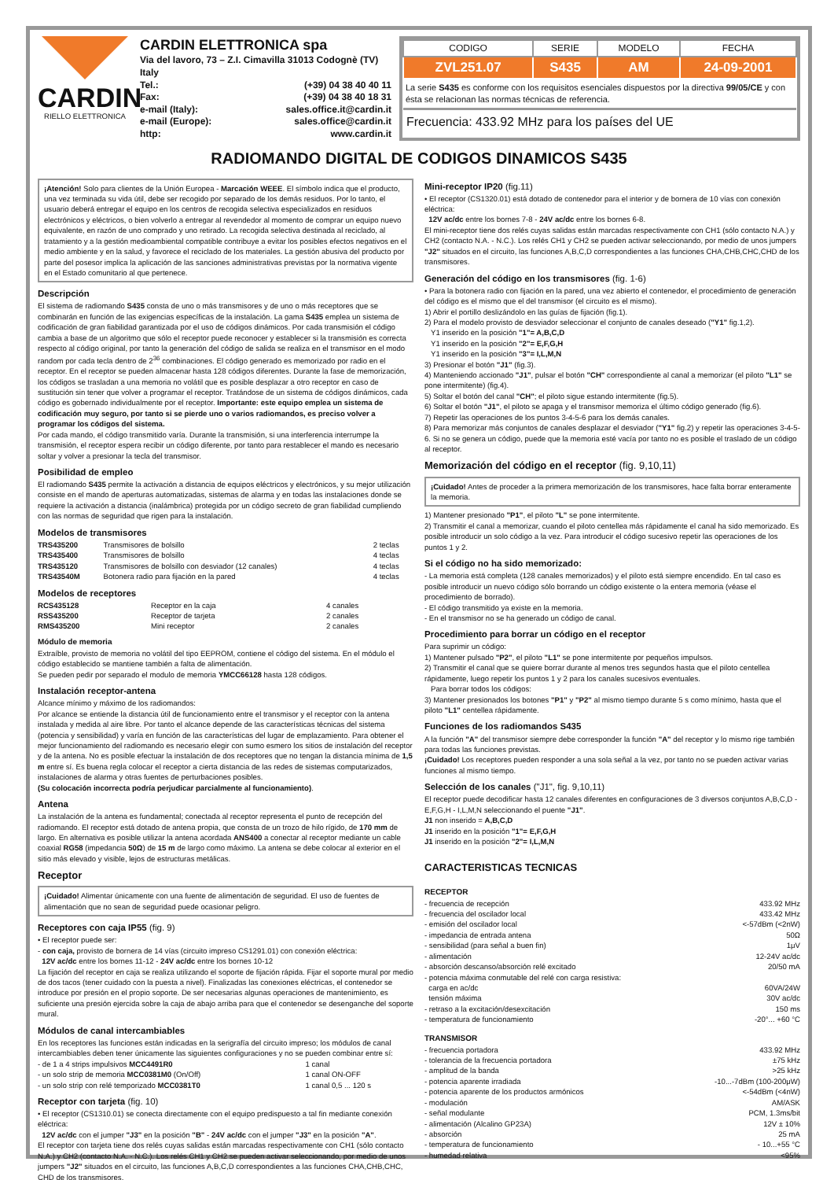CARDIN
RIELLO ELETTRONICA
CARDIN ELETTRONICA spa
Via del lavoro, 73 – Z.I. Cimavilla 31013 Codognè (TV) Italy
Tel.: (+39) 04 38 40 40 11
Fax: (+39) 04 38 40 18 31
e-mail (Italy): sales.office.it@cardin.it
e-mail (Europe): sales.office@cardin.it
http: www.cardin.it
| CODIGO | SERIE | MODELO | FECHA |
| --- | --- | --- | --- |
| ZVL251.07 | S435 | AM | 24-09-2001 |
| La serie S435 es conforme con los requisitos esenciales dispuestos por la directiva 99/05/CE y con ésta se relacionan las normas técnicas de referencia. | | | |
| Frecuencia: 433.92 MHz para los países del UE | | | |
RADIOMANDO DIGITAL DE CODIGOS DINAMICOS S435
¡Atención! Solo para clientes de la Unión Europea - Marcación WEEE. El símbolo indica que el producto, una vez terminada su vida útil, debe ser recogido por separado de los demás residuos. Por lo tanto, el usuario deberá entregar el equipo en los centros de recogida selectiva especializados en residuos electrónicos y eléctricos, o bien volverlo a entregar al revendedor al momento de comprar un equipo nuevo equivalente, en razón de uno comprado y uno retirado. La recogida selectiva destinada al reciclado, al tratamiento y a la gestión medioambiental compatible contribuye a evitar los posibles efectos negativos en el medio ambiente y en la salud, y favorece el reciclado de los materiales. La gestión abusiva del producto por parte del posesor implica la aplicación de las sanciones administrativas previstas por la normativa vigente en el Estado comunitario al que pertenece.
Descripción
El sistema de radiomando S435 consta de uno o más transmisores y de uno o más receptores que se combinarán en función de las exigencias específicas de la instalación. La gama S435 emplea un sistema de codificación de gran fiabilidad garantizada por el uso de códigos dinámicos. Por cada transmisión el código cambia a base de un algoritmo que sólo el receptor puede reconocer y establecer si la transmisión es correcta respecto al código original, por tanto la generación del código de salida se realiza en el transmisor en el modo random por cada tecla dentro de 2<sup>36</sup> combinaciones. El código generado es memorizado por radio en el receptor. En el receptor se pueden almacenar hasta 128 códigos diferentes. Durante la fase de memorización, los códigos se trasladan a una memoria no volátil que es posible desplazar a otro receptor en caso de sustitución sin tener que volver a programar el receptor. Tratándose de un sistema de códigos dinámicos, cada código es gobernado individualmente por el receptor. Importante: este equipo emplea un sistema de codificación muy seguro, por tanto si se pierde uno o varios radiomandos, es preciso volver a programar los códigos del sistema.
Por cada mando, el código transmitido varía. Durante la transmisión, si una interferencia interrumpe la transmisión, el receptor espera recibir un código diferente, por tanto para restablecer el mando es necesario soltar y volver a presionar la tecla del transmisor.
Posibilidad de empleo
El radiomando S435 permite la activación a distancia de equipos eléctricos y electrónicos, y su mejor utilización consiste en el mando de aperturas automatizadas, sistemas de alarma y en todas las instalaciones donde se requiere la activación a distancia (inalámbrica) protegida por un código secreto de gran fiabilidad cumpliendo con las normas de seguridad que rigen para la instalación.
Modelos de transmisores
| TRS435200 | Transmisores de bolsillo | 2 teclas |
| TRS435400 | Transmisores de bolsillo | 4 teclas |
| TRS435120 | Transmisores de bolsillo con desviador (12 canales) | 4 teclas |
| TRS43540M | Botonera radio para fijación en la pared | 4 teclas |
Modelos de receptores
| RCS435128 | Receptor en la caja | 4 canales |
| RSS435200 | Receptor de tarjeta | 2 canales |
| RMS435200 | Mini receptor | 2 canales |
Módulo de memoria
Extraíble, provisto de memoria no volátil del tipo EEPROM, contiene el código del sistema. En el módulo el código establecido se mantiene también a falta de alimentación.
Se pueden pedir por separado el modulo de memoria YMCC66128 hasta 128 códigos.
Instalación receptor-antena
Alcance mínimo y máximo de los radiomandos:
Por alcance se entiende la distancia útil de funcionamiento entre el transmisor y el receptor con la antena instalada y medida al aire libre. Por tanto el alcance depende de las características técnicas del sistema (potencia y sensibilidad) y varía en función de las características del lugar de emplazamiento. Para obtener el mejor funcionamiento del radiomando es necesario elegir con sumo esmero los sitios de instalación del receptor y de la antena. No es posible efectuar la instalación de dos receptores que no tengan la distancia mínima de 1,5 m entre sí. Es buena regla colocar el receptor a cierta distancia de las redes de sistemas computarizados, instalaciones de alarma y otras fuentes de perturbaciones posibles.
(Su colocación incorrecta podría perjudicar parcialmente al funcionamiento).
Antena
La instalación de la antena es fundamental; conectada al receptor representa el punto de recepción del radiomando. El receptor está dotado de antena propia, que consta de un trozo de hilo rígido, de 170 mm de largo. En alternativa es posible utilizar la antena acordada ANS400 a conectar al receptor mediante un cable coaxial RG58 (impedancia 50Ω) de 15 m de largo como máximo. La antena se debe colocar al exterior en el sitio más elevado y visible, lejos de estructuras metálicas.
Receptor
¡Cuidado! Alimentar únicamente con una fuente de alimentación de seguridad. El uso de fuentes de alimentación que no sean de seguridad puede ocasionar peligro.
Receptores con caja IP55 (fig. 9)
• El receptor puede ser:
- con caja, provisto de bornera de 14 vías (circuito impreso CS1291.01) con conexión eléctrica:
12V ac/dc entre los bornes 11-12 - 24V ac/dc entre los bornes 10-12
La fijación del receptor en caja se realiza utilizando el soporte de fijación rápida. Fijar el soporte mural por medio de dos tacos (tener cuidado con la puesta a nivel). Finalizadas las conexiones eléctricas, el contenedor se introduce por presión en el propio soporte. De ser necesarias algunas operaciones de mantenimiento, es suficiente una presión ejercida sobre la caja de abajo arriba para que el contenedor se desenganche del soporte mural.
Módulos de canal intercambiables
En los receptores las funciones están indicadas en la serigrafía del circuito impreso; los módulos de canal intercambiables deben tener únicamente las siguientes configuraciones y no se pueden combinar entre sí:
| - de 1 a 4 strips impulsivos MCC4491R0 | 1 canal |
| - un solo strip de memoria MCC0381M0 (On/Off) | 1 canal ON-OFF |
| - un solo strip con relé temporizado MCC0381T0 | 1 canal 0,5 ... 120 s |
Receptor con tarjeta (fig. 10)
• El receptor (CS1310.01) se conecta directamente con el equipo predispuesto a tal fin mediante conexión eléctrica:
12V ac/dc con el jumper "J3" en la posición "B" - 24V ac/dc con el jumper "J3" en la posición "A".
El receptor con tarjeta tiene dos relés cuyas salidas están marcadas respectivamente con CH1 (sólo contacto N.A.) y CH2 (contacto N.A. - N.C.). Los relés CH1 y CH2 se pueden activar seleccionando, por medio de unos jumpers "J2" situados en el circuito, las funciones A,B,C,D correspondientes a las funciones CHA,CHB,CHC, CHD de los transmisores.
Mini-receptor IP20 (fig.11)
• El receptor (CS1320.01) está dotado de contenedor para el interior y de bornera de 10 vías con conexión eléctrica:
12V ac/dc entre los bornes 7-8 - 24V ac/dc entre los bornes 6-8.
El mini-receptor tiene dos relés cuyas salidas están marcadas respectivamente con CH1 (sólo contacto N.A.) y CH2 (contacto N.A. - N.C.). Los relés CH1 y CH2 se pueden activar seleccionando, por medio de unos jumpers "J2" situados en el circuito, las funciones A,B,C,D correspondientes a las funciones CHA,CHB,CHC,CHD de los transmisores.
Generación del código en los transmisores (fig. 1-6)
• Para la botonera radio con fijación en la pared, una vez abierto el contenedor, el procedimiento de generación del código es el mismo que el del transmisor (el circuito es el mismo).
1) Abrir el portillo deslizándolo en las guías de fijación (fig.1).
2) Para el modelo provisto de desviador seleccionar el conjunto de canales deseado ("Y1" fig.1,2).
Y1 inserido en la posición "1"= A,B,C,D
Y1 inserido en la posición "2"= E,F,G,H
Y1 inserido en la posición "3"= I,L,M,N
3) Presionar el botón "J1" (fig.3).
4) Manteniendo accionado "J1", pulsar el botón "CH" correspondiente al canal a memorizar (el piloto "L1" se pone intermitente) (fig.4).
5) Soltar el botón del canal "CH"; el piloto sigue estando intermitente (fig.5).
6) Soltar el botón "J1", el piloto se apaga y el transmisor memoriza el último código generado (fig.6).
7) Repetir las operaciones de los puntos 3-4-5-6 para los demás canales.
8) Para memorizar más conjuntos de canales desplazar el desviador ("Y1" fig.2) y repetir las operaciones 3-4-5-6. Si no se genera un código, puede que la memoria esté vacía por tanto no es posible el traslado de un código al receptor.
Memorización del código en el receptor (fig. 9,10,11)
¡Cuidado! Antes de proceder a la primera memorización de los transmisores, hace falta borrar enteramente la memoria.
1) Mantener presionado "P1", el piloto "L" se pone intermitente.
2) Transmitir el canal a memorizar, cuando el piloto centellea más rápidamente el canal ha sido memorizado. Es posible introducir un solo código a la vez. Para introducir el código sucesivo repetir las operaciones de los puntos 1 y 2.
Si el código no ha sido memorizado:
- La memoria está completa (128 canales memorizados) y el piloto está siempre encendido. En tal caso es posible introducir un nuevo código sólo borrando un código existente o la entera memoria (véase el procedimiento de borrado).
- El código transmitido ya existe en la memoria.
- En el transmisor no se ha generado un código de canal.
Procedimiento para borrar un código en el receptor
Para suprimir un código:
1) Mantener pulsado "P2", el piloto "L1" se pone intermitente por pequeños impulsos.
2) Transmitir el canal que se quiere borrar durante al menos tres segundos hasta que el piloto centellea rápidamente, luego repetir los puntos 1 y 2 para los canales sucesivos eventuales.
Para borrar todos los códigos:
3) Mantener presionados los botones "P1" y "P2" al mismo tiempo durante 5 s como mínimo, hasta que el piloto "L1" centellea rápidamente.
Funciones de los radiomandos S435
A la función "A" del transmisor siempre debe corresponder la función "A" del receptor y lo mismo rige también para todas las funciones previstas.
¡Cuidado! Los receptores pueden responder a una sola señal a la vez, por tanto no se pueden activar varias funciones al mismo tiempo.
Selección de los canales ("J1", fig. 9,10,11)
El receptor puede decodificar hasta 12 canales diferentes en configuraciones de 3 diversos conjuntos A,B,C,D - E,F,G,H - I,L,M,N seleccionando el puente "J1".
J1 non inserido = A,B,C,D
J1 inserido en la posición "1"= E,F,G,H
J1 inserido en la posición "2"= I,L,M,N
CARACTERISTICAS TECNICAS
RECEPTOR
- frecuencia de recepción 433.92 MHz
- frecuencia del oscilador local 433.42 MHz
- emisión del oscilador local <-57dBm (<2nW)
- impedancia de entrada antena 50Ω
- sensibilidad (para señal a buen fin) 1μV
- alimentación 12-24V ac/dc
- absorción descanso/absorción relé excitado 20/50 mA
- potencia máxima conmutable del relé con carga resistiva:
carga en ac/dc 60VA/24W
tensión máxima 30V ac/dc
- retraso a la excitación/desexcitación 150 ms
- temperatura de funcionamiento -20°... +60 °C
TRANSMISOR
- frecuencia portadora 433.92 MHz
- tolerancia de la frecuencia portadora ±75 kHz
- amplitud de la banda >25 kHz
- potencia aparente irradiada -10...-7dBm (100-200μW)
- potencia aparente de los productos armónicos <-54dBm (<4nW)
- modulación AM/ASK
- señal modulante PCM, 1.3ms/bit
- alimentación (Alcalino GP23A) 12V ± 10%
- absorción 25 mA
- temperatura de funcionamiento - 10...+55 °C
- humedad relativa <95%